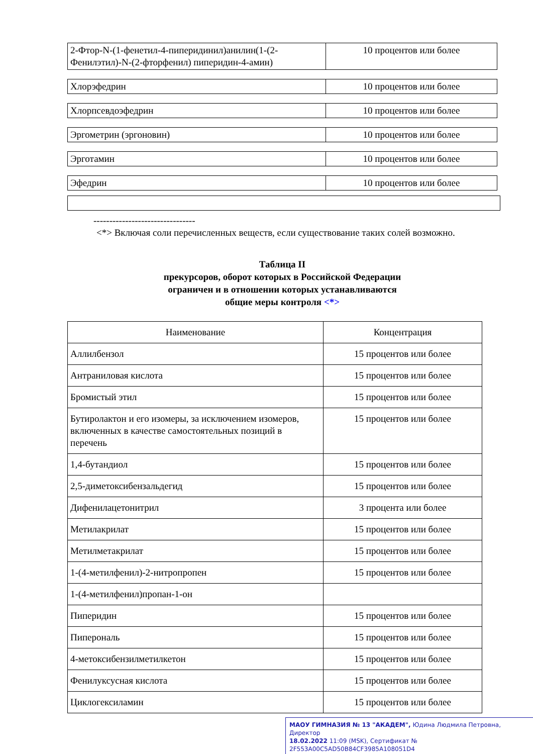| 2-Фтор-N-(1-фенетил-4-пиперидинил)анилин(1-(2-Фенилэтил)-N-(2-фторфенил) пиперидин-4-амин) | 10 процентов или более |
| Хлорэфедрин | 10 процентов или более |
| Хлорпсевдоэфедрин | 10 процентов или более |
| Эргометрин (эргоновин) | 10 процентов или более |
| Эрготамин | 10 процентов или более |
| Эфедрин | 10 процентов или более |
--------------------------------
<*> Включая соли перечисленных веществ, если существование таких солей возможно.
Таблица II
прекурсоров, оборот которых в Российской Федерации
ограничен и в отношении которых устанавливаются
общие меры контроля <*>
| Наименование | Концентрация |
| --- | --- |
| Аллилбензол | 15 процентов или более |
| Антраниловая кислота | 15 процентов или более |
| Бромистый этил | 15 процентов или более |
| Бутиролактон и его изомеры, за исключением изомеров, включенных в качестве самостоятельных позиций в перечень | 15 процентов или более |
| 1,4-бутандиол | 15 процентов или более |
| 2,5-диметоксибензальдегид | 15 процентов или более |
| Дифенилацетонитрил | 3 процента или более |
| Метилакрилат | 15 процентов или более |
| Метилметакрилат | 15 процентов или более |
| 1-(4-метилфенил)-2-нитропропен | 15 процентов или более |
| 1-(4-метилфенил)пропан-1-он | |
| Пиперидин | 15 процентов или более |
| Пиперональ | 15 процентов или более |
| 4-метоксибензилметилкетон | 15 процентов или более |
| Фенилуксусная кислота | 15 процентов или более |
| Циклогексиламин | 15 процентов или более |
МАОУ ГИМНАЗИЯ № 13 "АКАДЕМ", Юдина Людмила Петровна, Директор
18.02.2022 11:09 (MSK), Сертификат № 2F553A00C5AD50B84CF3985A108051D4